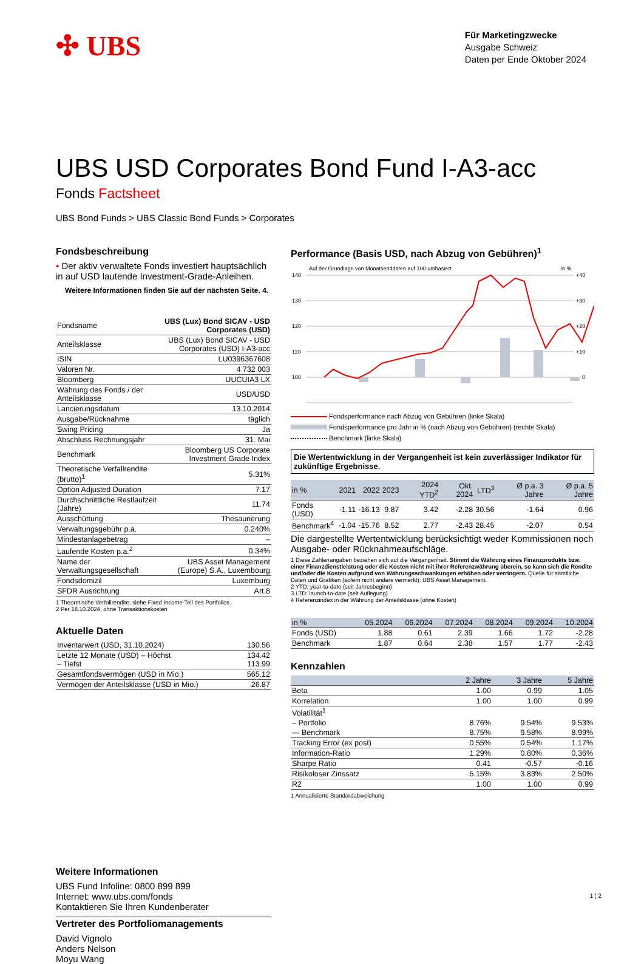✣ UBS
Für Marketingzwecke
Ausgabe Schweiz
Daten per Ende Oktober 2024
UBS USD Corporates Bond Fund I-A3-acc
Fonds Factsheet
UBS Bond Funds > UBS Classic Bond Funds > Corporates
Fondsbeschreibung
• Der aktiv verwaltete Fonds investiert hauptsächlich in auf USD lautende Investment-Grade-Anleihen.
Weitere Informationen finden Sie auf der nächsten Seite. 4.
| Fondsname | UBS (Lux) Bond SICAV - USD Corporates (USD) |
| Anteilsklasse | UBS (Lux) Bond SICAV - USD Corporates (USD) I-A3-acc |
| ISIN | LU0396367608 |
| Valoren Nr. | 4 732 003 |
| Bloomberg | UUCUIA3 LX |
| Währung des Fonds / der Anteilsklasse | USD/USD |
| Lancierungsdatum | 13.10.2014 |
| Ausgabe/Rücknahme | täglich |
| Swing Pricing | Ja |
| Abschluss Rechnungsjahr | 31. Mai |
| Benchmark | Bloomberg US Corporate Investment Grade Index |
| Theoretische Verfallrendite (brutto)<sup>1</sup> | 5.31% |
| Option Adjusted Duration | 7.17 |
| Durchschnittliche Restlaufzeit (Jahre) | 11.74 |
| Ausschüttung | Thesaurierung |
| Verwaltungsgebühr p.a. | 0.240% |
| Mindestanlagebetrag | – |
| Laufende Kosten p.a.<sup>2</sup> | 0.34% |
| Name der Verwaltungsgesellschaft | UBS Asset Management (Europe) S.A., Luxembourg |
| Fondsdomizil | Luxemburg |
| SFDR Ausrichtung | Art.8 |
1 Theoretische Verfallrendite, siehe Fixed Income-Teil des Portfolios.
2 Per 18.10.2024, ohne Transaktionskosten
Aktuelle Daten
| Inventarwert (USD, 31.10.2024) | 130.56 |
| Letzte 12 Monate (USD) – Höchst – Tiefst | 134.42 113.99 |
| Gesamtfondsvermögen (USD in Mio.) | 565.12 |
| Vermögen der Anteilsklasse (USD in Mio.) | 26.87 |
Weitere Informationen
UBS Fund Infoline: 0800 899 899
Internet: www.ubs.com/fonds
Kontaktieren Sie Ihren Kundenberater
Vertreter des Portfoliomanagements
David Vignolo
Anders Nelson
Moyu Wang
Performance (Basis USD, nach Abzug von Gebühren)<sup>1</sup>
Auf der Grundlage von Monatsenddaten auf 100 umbasiert
in %
140
130
120
110
100
+40
+30
+20
+10
0
Fondsperformance nach Abzug von Gebühren (linke Skala)
Fondsperformance pro Jahr in % (nach Abzug von Gebühren) (rechte Skala)
Benchmark (linke Skala)
Die Wertentwicklung in der Vergangenheit ist kein zuverlässiger Indikator für zukünftige Ergebnisse.
| in % | 2021 | 2022 | 2023 | 2024 YTD<sup>2</sup> | Okt. 2024 | LTD<sup>3</sup> | Ø p.a. 3 Jahre | Ø p.a. 5 Jahre |
| --- | --- | --- | --- | --- | --- | --- | --- | --- |
| Fonds (USD) | -1.11 | -16.13 | 9.87 | 3.42 | -2.28 | 30.56 | -1.64 | 0.96 |
| Benchmark<sup>4</sup> | -1.04 | -15.76 | 8.52 | 2.77 | -2.43 | 28.45 | -2.07 | 0.54 |
Die dargestellte Wertentwicklung berücksichtigt weder Kommissionen noch Ausgabe- oder Rücknahmeaufschläge.
1 Diese Zahlenangaben beziehen sich auf die Vergangenheit. Stimmt die Währung eines Finanzprodukts bzw. einer Finanzdienstleistung oder die Kosten nicht mit ihrer Referenzwährung überein, so kann sich die Rendite und/oder die Kosten aufgrund von Währungsschwankungen erhöhen oder verringern. Quelle für sämtliche Daten und Grafiken (sofern nicht anders vermerkt): UBS Asset Management.
2 YTD: year-to-date (seit Jahresbeginn)
3 LTD: launch-to-date (seit Auflegung)
4 Referenzindex in der Währung der Anteilsklasse (ohne Kosten)
| in % | 05.2024 | 06.2024 | 07.2024 | 08.2024 | 09.2024 | 10.2024 |
| --- | --- | --- | --- | --- | --- | --- |
| Fonds (USD) | 1.88 | 0.61 | 2.39 | 1.66 | 1.72 | -2.28 |
| Benchmark | 1.87 | 0.64 | 2.38 | 1.57 | 1.77 | -2.43 |
Kennzahlen
| | 2 Jahre | 3 Jahre | 5 Jahre |
| --- | --- | --- | --- |
| Beta | 1.00 | 0.99 | 1.05 |
| Korrelation | 1.00 | 1.00 | 0.99 |
| Volatilität<sup>1</sup> | | | |
| – Portfolio | 8.76% | 9.54% | 9.53% |
| — Benchmark | 8.75% | 9.58% | 8.99% |
| Tracking Error (ex post) | 0.55% | 0.54% | 1.17% |
| Information-Ratio | 1.29% | 0.80% | 0.36% |
| Sharpe Ratio | 0.41 | -0.57 | -0.16 |
| Risikoloser Zinssatz | 5.15% | 3.83% | 2.50% |
| R2 | 1.00 | 1.00 | 0.99 |
1 Annualisierte Standardabweichung
1 ¦ 2